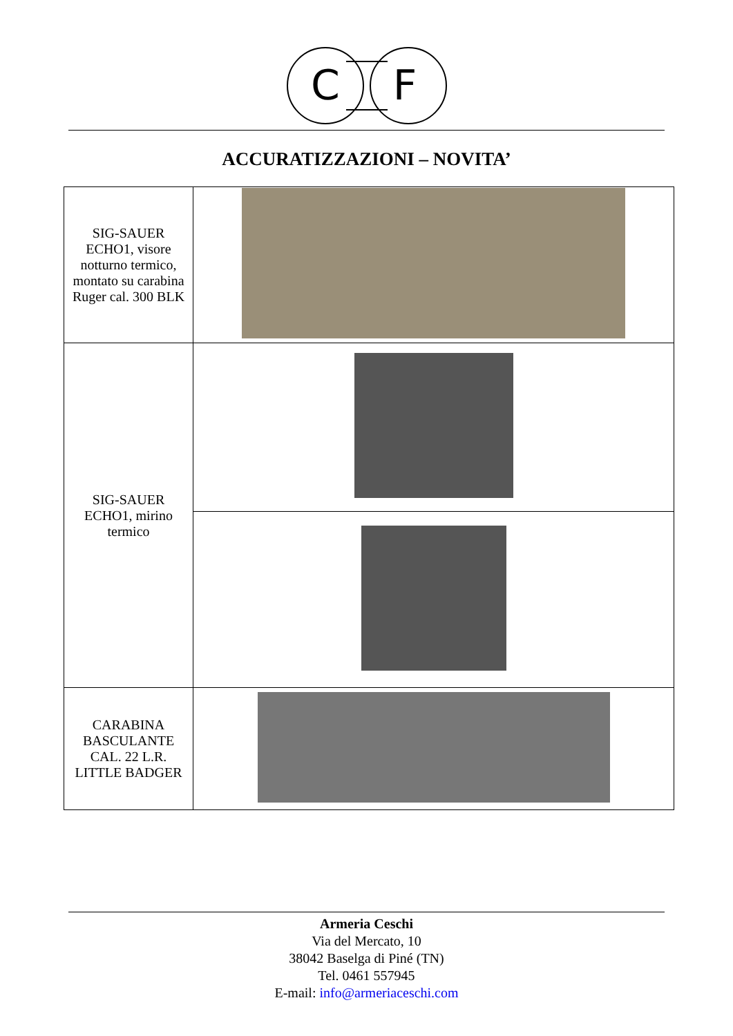C
F
ACCURATIZZAZIONI – NOVITA’
| SIG-SAUER ECHO1, visore notturno termico, montato su carabina Ruger cal. 300 BLK | |
| SIG-SAUER ECHO1, mirino termico | |
| CARABINA BASCULANTE CAL. 22 L.R. LITTLE BADGER | |
Armeria Ceschi
Via del Mercato, 10
38042 Baselga di Piné (TN)
Tel. 0461 557945
E-mail: info@armeriaceschi.com